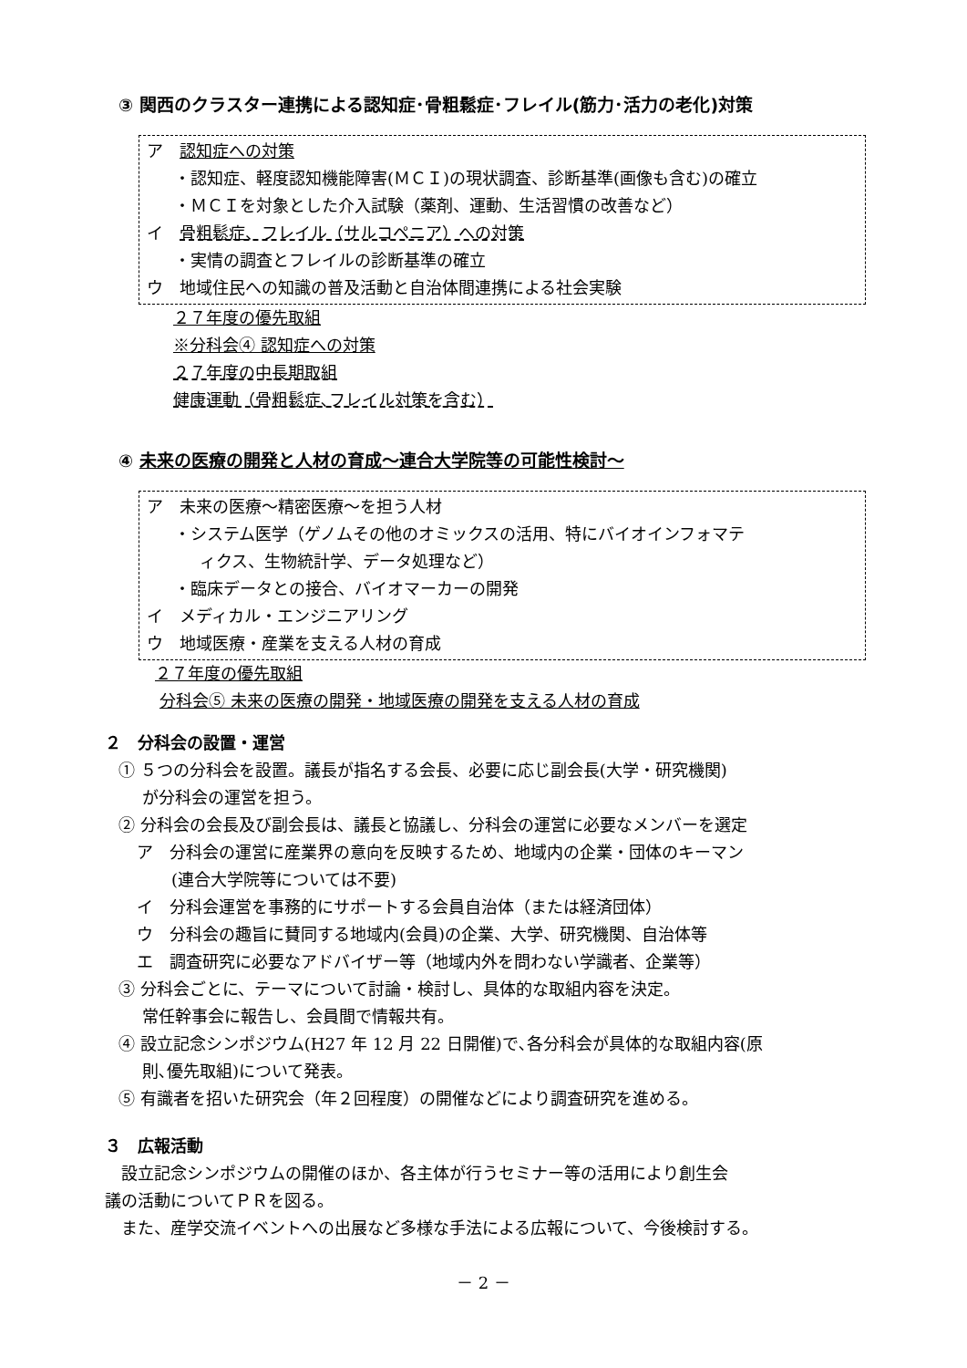③ 関西のクラスター連携による認知症･骨粗鬆症･フレイル(筋力･活力の老化)対策
ア　認知症への対策
・認知症、軽度認知機能障害(ＭＣＩ)の現状調査、診断基準(画像も含む)の確立
・ＭＣＩを対象とした介入試験（薬剤、運動、生活習慣の改善など）
イ　骨粗鬆症、フレイル（サルコペニア）への対策
・実情の調査とフレイルの診断基準の確立
ウ　地域住民への知識の普及活動と自治体間連携による社会実験
２７年度の優先取組
※分科会④ 認知症への対策
２７年度の中長期取組
健康運動（骨粗鬆症､フレイル対策を含む）
④ 未来の医療の開発と人材の育成～連合大学院等の可能性検討～
ア　未来の医療～精密医療～を担う人材
・システム医学（ゲノムその他のオミックスの活用、特にバイオインフォマテ
ィクス、生物統計学、データ処理など）
・臨床データとの接合、バイオマーカーの開発
イ　メディカル・エンジニアリング
ウ　地域医療・産業を支える人材の育成
２７年度の優先取組
分科会⑤ 未来の医療の開発・地域医療の開発を支える人材の育成
２　分科会の設置・運営
① ５つの分科会を設置。議長が指名する会長、必要に応じ副会長(大学・研究機関)
が分科会の運営を担う。
② 分科会の会長及び副会長は、議長と協議し、分科会の運営に必要なメンバーを選定
ア　分科会の運営に産業界の意向を反映するため、地域内の企業・団体のキーマン
(連合大学院等については不要)
イ　分科会運営を事務的にサポートする会員自治体（または経済団体）
ウ　分科会の趣旨に賛同する地域内(会員)の企業、大学、研究機関、自治体等
エ　調査研究に必要なアドバイザー等（地域内外を問わない学識者、企業等）
③ 分科会ごとに、テーマについて討論・検討し、具体的な取組内容を決定。
常任幹事会に報告し、会員間で情報共有。
④ 設立記念シンポジウム(H27 年 12 月 22 日開催)で､各分科会が具体的な取組内容(原
則､優先取組)について発表。
⑤ 有識者を招いた研究会（年２回程度）の開催などにより調査研究を進める。
３　広報活動
　設立記念シンポジウムの開催のほか、各主体が行うセミナー等の活用により創生会
議の活動についてＰＲを図る。
　また、産学交流イベントへの出展など多様な手法による広報について、今後検討する。
－ 2 －